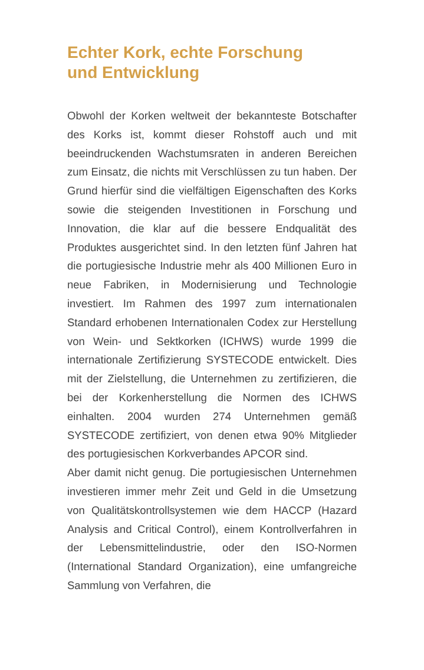Echter Kork, echte Forschung
und Entwicklung
Obwohl der Korken weltweit der bekannteste Botschafter des Korks ist, kommt dieser Rohstoff auch und mit beeindruckenden Wachstumsraten in anderen Bereichen zum Einsatz, die nichts mit Verschlüssen zu tun haben. Der Grund hierfür sind die vielfältigen Eigenschaften des Korks sowie die steigenden Investitionen in Forschung und Innovation, die klar auf die bessere Endqualität des Produktes ausgerichtet sind. In den letzten fünf Jahren hat die portugiesische Industrie mehr als 400 Millionen Euro in neue Fabriken, in Modernisierung und Technologie investiert. Im Rahmen des 1997 zum internationalen Standard erhobenen Internationalen Codex zur Herstellung von Wein- und Sektkorken (ICHWS) wurde 1999 die internationale Zertifizierung SYSTECODE entwickelt. Dies mit der Zielstellung, die Unternehmen zu zertifizieren, die bei der Korkenherstellung die Normen des ICHWS einhalten. 2004 wurden 274 Unternehmen gemäß SYSTECODE zertifiziert, von denen etwa 90% Mitglieder des portugiesischen Korkverbandes APCOR sind.
Aber damit nicht genug. Die portugiesischen Unternehmen investieren immer mehr Zeit und Geld in die Umsetzung von Qualitätskontrollsystemen wie dem HACCP (Hazard Analysis and Critical Control), einem Kontrollverfahren in der Lebensmittelindustrie, oder den ISO-Normen (International Standard Organization), eine umfangreiche Sammlung von Verfahren, die